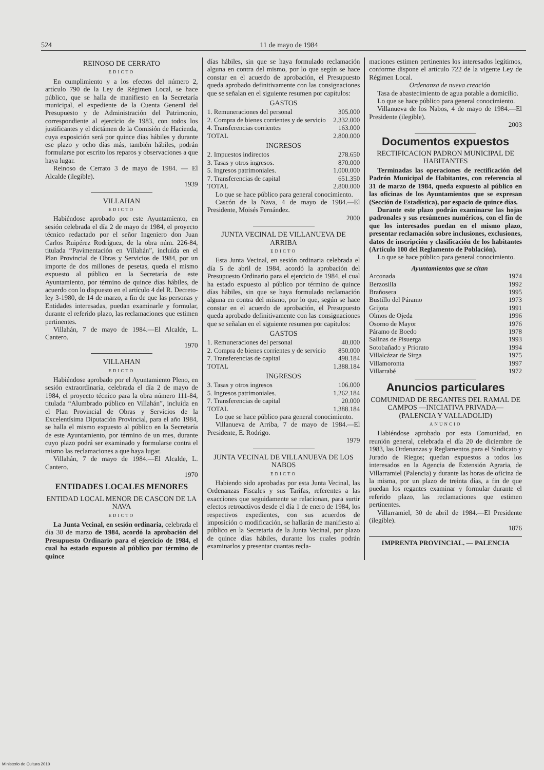524 11 de mayo de 1984
REINOSO DE CERRATO
EDICTO
En cumplimiento y a los efectos del número 2, artículo 790 de la Ley de Régimen Local, se hace público, que se halla de manifiesto en la Secretaría municipal, el expediente de la Cuenta General del Presupuesto y de Administración del Patrimonio, correspondiente al ejercicio de 1983, con todos los justificantes y el dictámen de la Comisión de Hacienda, cuya exposición será por quince días hábiles y durante ese plazo y ocho días más, también hábiles, podrán formularse por escrito los reparos y observaciones a que haya lugar.
Reinoso de Cerrato 3 de mayo de 1984. — El Alcalde (ilegible).
1939
VILLAHAN
EDICTO
Habiéndose aprobado por este Ayuntamiento, en sesión celebrada el día 2 de mayo de 1984, el proyecto técnico redactado por el señor Ingeniero don Juan Carlos Ruipérez Rodríguez, de la obra núm. 226-84, titulada “Pavimentación en Villahán”, incluída en el Plan Provincial de Obras y Servicios de 1984, por un importe de dos millones de pesetas, queda el mismo expuesto al público en la Secretaría de este Ayuntamiento, por término de quince días hábiles, de acuerdo con lo dispuesto en el artículo 4 del R. Decreto-ley 3-1980, de 14 de marzo, a fin de que las personas y Entidades interesadas, puedan examinarle y formular, durante el referido plazo, las reclamaciones que estimen pertinentes.
Villahán, 7 de mayo de 1984.—El Alcalde, L. Cantero.
1970
VILLAHAN
EDICTO
Habiéndose aprobado por el Ayuntamiento Pleno, en sesión extraordinaria, celebrada el día 2 de mayo de 1984, el proyecto técnico para la obra número 111-84, titulada “Alumbrado público en Villahán”, incluída en el Plan Provincial de Obras y Servicios de la Excelentísima Diputación Provincial, para el año 1984, se halla el mismo expuesto al público en la Secretaría de este Ayuntamiento, por término de un mes, durante cuyo plazo podrá ser examinado y formularse contra el mismo las reclamaciones a que haya lugar.
Villahán, 7 de mayo de 1984.—El Alcalde, L. Cantero.
1970
ENTIDADES LOCALES MENORES
ENTIDAD LOCAL MENOR DE CASCON DE LA NAVA
EDICTO
La Junta Vecinal, en sesión ordinaria, celebrada el día 30 de marzo de 1984, acordó la aprobación del Presupuesto Ordinario para el ejercicio de 1984, el cual ha estado expuesto al público por término de quince
días hábiles, sin que se haya formulado reclamación alguna en contra del mismo, por lo que según se hace constar en el acuerdo de aprobación, el Presupuesto queda aprobado definitivamente con las consignaciones que se señalan en el siguiente resumen por capítulos:
GASTOS
| 1. Remuneraciones del personal | 305.000 |
| 2. Compra de bienes corrientes y de servicio | 2.332.000 |
| 4. Transferencias corrientes | 163.000 |
| TOTAL | 2.800.000 |
INGRESOS
| 2. Impuestos indirectos | 278.650 |
| 3. Tasas y otros ingresos. | 870.000 |
| 5. Ingresos patrimoniales. | 1.000.000 |
| 7. Transferencias de capital | 651.350 |
| TOTAL | 2.800.000 |
Lo que se hace público para general conocimiento.
Cascón de la Nava, 4 de mayo de 1984.—El Presidente, Moisés Fernández.
2000
JUNTA VECINAL DE VILLANUEVA DE ARRIBA
EDICTO
Esta Junta Vecinal, en sesión ordinaria celebrada el día 5 de abril de 1984, acordó la aprobación del Presupuesto Ordinario para el ejercicio de 1984, el cual ha estado expuesto al público por término de quince días hábiles, sin que se haya formulado reclamación alguna en contra del mismo, por lo que, según se hace constar en el acuerdo de aprobación, el Presupuesto queda aprobado definitivamente con las consignaciones que se señalan en el siguiente resumen por capítulos:
GASTOS
| 1. Remuneraciones del personal | 40.000 |
| 2. Compra de bienes corrientes y de servicio | 850.000 |
| 7. Transferencias de capital | 498.184 |
| TOTAL | 1.388.184 |
INGRESOS
| 3. Tasas y otros ingresos | 106.000 |
| 5. Ingresos patrimoniales. | 1.262.184 |
| 7. Transferencias de capital | 20.000 |
| TOTAL | 1.388.184 |
Lo que se hace público para general conocimiento.
Villanueva de Arriba, 7 de mayo de 1984.—El Presidente, E. Rodrigo.
1979
JUNTA VECINAL DE VILLANUEVA DE LOS NABOS
EDICTO
Habiendo sido aprobadas por esta Junta Vecinal, las Ordenanzas Fiscales y sus Tarifas, referentes a las exacciones que seguidamente se relacionan, para surtir efectos retroactivos desde el día 1 de enero de 1984, los respectivos expedientes, con sus acuerdos de imposición o modificación, se hallarán de manifiesto al público en la Secretaria de la Junta Vecinal, por plazo de quince días hábiles, durante los cuales podrán examinarlos y presentar cuantas recla-
maciones estimen pertinentes los interesados legítimos, conforme dispone el artículo 722 de la vigente Ley de Régimen Local.
Ordenanza de nueva creación
Tasa de abastecimiento de agua potable a domicilio.
Lo que se hace público para general conocimiento.
Villanueva de los Nabos, 4 de mayo de 1984.—El Presidente (ilegible).
2003
Documentos expuestos
RECTIFICACION PADRON MUNICIPAL DE HABITANTES
Terminadas las operaciones de rectificación del Padrón Municipal de Habitantes, con referencia al 31 de marzo de 1984, queda expuesto al público en las oficinas de los Ayuntamientos que se expresan (Sección de Estadística), por espacio de quince días.
Durante este plazo podrán examinarse las hojas padronales y sus resúmenes numéricos, con el fin de que los interesados puedan en el mismo plazo, presentar reclamación sobre inclusiones, exclusiones, datos de inscripción y clasificación de los habitantes (Artículo 100 del Reglamento de Población).
Lo que se hace público para general conocimiento.
Ayuntamientos que se citan
| Arconada | 1974 |
| Berzosilla | 1992 |
| Brañosera | 1995 |
| Bustillo del Páramo | 1973 |
| Grijota | 1991 |
| Olmos de Ojeda | 1996 |
| Osorno de Mayor | 1976 |
| Páramo de Boedo | 1978 |
| Salinas de Pisuerga | 1993 |
| Sotobañado y Priorato | 1994 |
| Villalcázar de Sirga | 1975 |
| Villamoronta | 1997 |
| Villarrabé | 1972 |
Anuncios particulares
COMUNIDAD DE REGANTES DEL RAMAL DE CAMPOS —INICIATIVA PRIVADA— (PALENCIA Y VALLADOLID)
ANUNCIO
Habiéndose aprobado por esta Comunidad, en reunión general, celebrada el día 20 de diciembre de 1983, las Ordenanzas y Reglamentos para el Sindicato y Jurado de Riegos; quedan expuestos a todos los interesados en la Agencia de Extensión Agraria, de Villarramiel (Palencia) y durante las horas de oficina de la misma, por un plazo de treinta días, a fin de que puedan los regantes examinar y formular durante el referido plazo, las reclamaciones que estimen pertinentes.
Villarramiel, 30 de abril de 1984.—El Presidente (ilegible).
1876
IMPRENTA PROVINCIAL. — PALENCIA
Ministerio de Cultura 2010